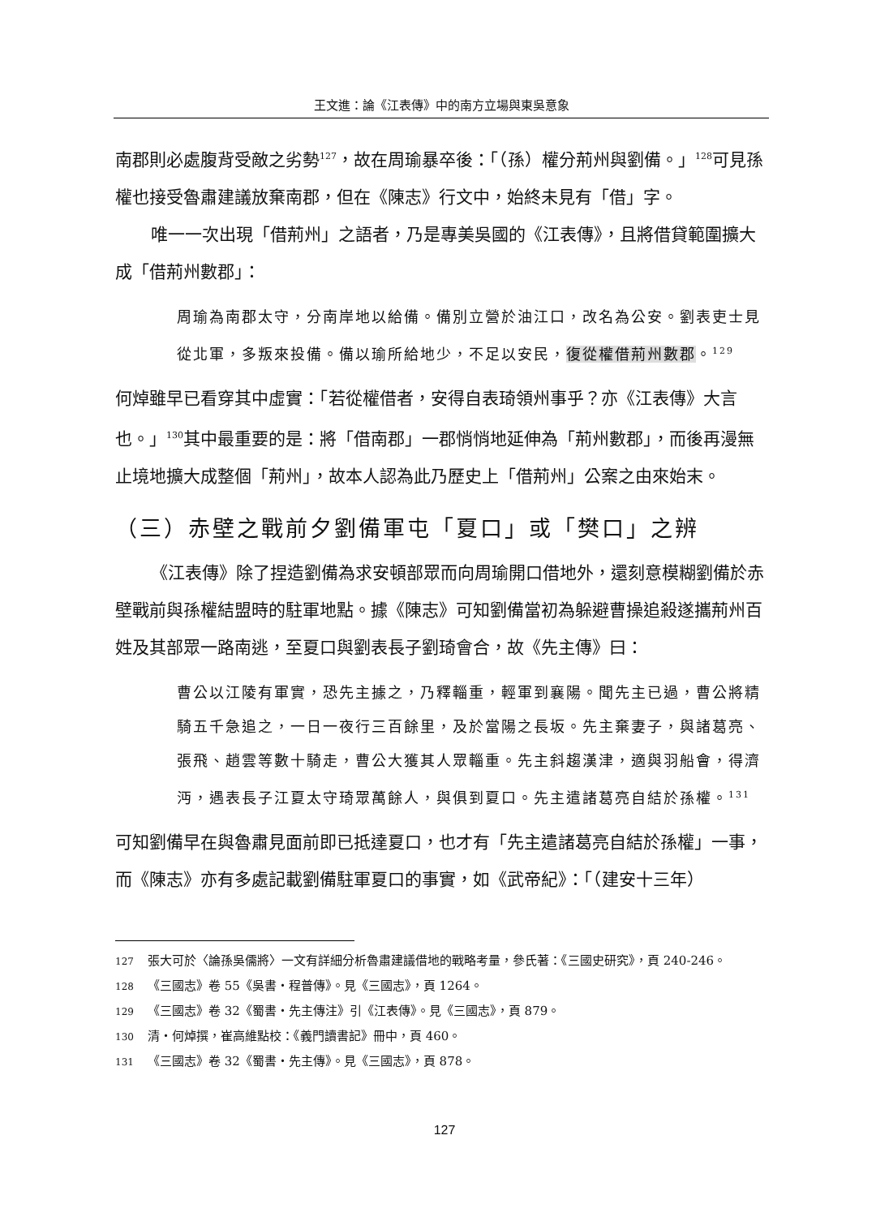王文進：論《江表傳》中的南方立場與東吳意象
南郡則必處腹背受敵之劣勢<sup>127</sup>，故在周瑜暴卒後：「（孫）權分荊州與劉備。」<sup>128</sup>可見孫權也接受魯肅建議放棄南郡，但在《陳志》行文中，始終未見有「借」字。
唯一一次出現「借荊州」之語者，乃是專美吳國的《江表傳》，且將借貸範圍擴大成「借荊州數郡」：
周瑜為南郡太守，分南岸地以給備。備別立營於油江口，改名為公安。劉表吏士見從北軍，多叛來投備。備以瑜所給地少，不足以安民，復從權借荊州數郡。<sup>129</sup>
何焯雖早已看穿其中虛實：「若從權借者，安得自表琦領州事乎？亦《江表傳》大言也。」<sup>130</sup>其中最重要的是：將「借南郡」一郡悄悄地延伸為「荊州數郡」，而後再漫無止境地擴大成整個「荊州」，故本人認為此乃歷史上「借荊州」公案之由來始末。
（三）赤壁之戰前夕劉備軍屯「夏口」或「樊口」之辨
《江表傳》除了捏造劉備為求安頓部眾而向周瑜開口借地外，還刻意模糊劉備於赤壁戰前與孫權結盟時的駐軍地點。據《陳志》可知劉備當初為躲避曹操追殺遂攜荊州百姓及其部眾一路南逃，至夏口與劉表長子劉琦會合，故《先主傳》曰：
曹公以江陵有軍實，恐先主據之，乃釋輜重，輕軍到襄陽。聞先主已過，曹公將精騎五千急追之，一日一夜行三百餘里，及於當陽之長坂。先主棄妻子，與諸葛亮、張飛、趙雲等數十騎走，曹公大獲其人眾輜重。先主斜趨漢津，適與羽船會，得濟沔，遇表長子江夏太守琦眾萬餘人，與俱到夏口。先主遣諸葛亮自結於孫權。<sup>131</sup>
可知劉備早在與魯肅見面前即已抵達夏口，也才有「先主遣諸葛亮自結於孫權」一事，而《陳志》亦有多處記載劉備駐軍夏口的事實，如《武帝紀》：「（建安十三年）
127 張大可於〈論孫吳儒將〉一文有詳細分析魯肅建議借地的戰略考量，參氏著：《三國史研究》，頁 240-246。
128 《三國志》卷 55《吳書・程普傳》。見《三國志》，頁 1264。
129 《三國志》卷 32《蜀書・先主傳注》引《江表傳》。見《三國志》，頁 879。
130 清・何焯撰，崔高維點校：《義門讀書記》冊中，頁 460。
131 《三國志》卷 32《蜀書・先主傳》。見《三國志》，頁 878。
127